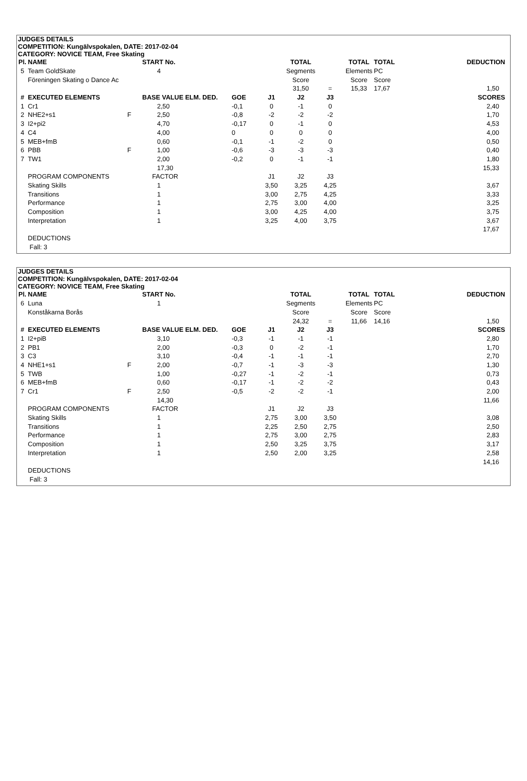JUDGES DETAILS
COMPETITION: Kungälvspokalen, DATE: 2017-02-04
CATEGORY: NOVICE TEAM, Free Skating
| Pl. | NAME | | START No. | | | TOTAL | | TOTAL | TOTAL | DEDUCTION |
| --- | --- | --- | --- | --- | --- | --- | --- | --- | --- | --- |
| 5 | Team GoldSkate | | 4 | | | Segments | | Elements | PC | |
| | Föreningen Skating o Dance Ac | | | | | Score | | Score | Score | |
| | | | | | | 31,50 | = | 15,33 | 17,67 | 1,50 |
| # | EXECUTED ELEMENTS | | BASE VALUE ELM. DED. | GOE | J1 | J2 | J3 | | | SCORES |
| 1 | Cr1 | | 2,50 | -0,1 | 0 | -1 | 0 | | | 2,40 |
| 2 | NHE2+s1 | F | 2,50 | -0,8 | -2 | -2 | -2 | | | 1,70 |
| 3 | I2+pi2 | | 4,70 | -0,17 | 0 | -1 | 0 | | | 4,53 |
| 4 | C4 | | 4,00 | 0 | 0 | 0 | 0 | | | 4,00 |
| 5 | MEB+fmB | | 0,60 | -0,1 | -1 | -2 | 0 | | | 0,50 |
| 6 | PBB | F | 1,00 | -0,6 | -3 | -3 | -3 | | | 0,40 |
| 7 | TW1 | | 2,00 | -0,2 | 0 | -1 | -1 | | | 1,80 |
| | | | 17,30 | | | | | | | 15,33 |
| | PROGRAM COMPONENTS | | FACTOR | | J1 | J2 | J3 | | | |
| | Skating Skills | | 1 | | 3,50 | 3,25 | 4,25 | | | 3,67 |
| | Transitions | | 1 | | 3,00 | 2,75 | 4,25 | | | 3,33 |
| | Performance | | 1 | | 2,75 | 3,00 | 4,00 | | | 3,25 |
| | Composition | | 1 | | 3,00 | 4,25 | 4,00 | | | 3,75 |
| | Interpretation | | 1 | | 3,25 | 4,00 | 3,75 | | | 3,67 |
| | | | | | | | | | | 17,67 |
| | DEDUCTIONS | | | | | | | | | |
| | Fall: 3 | | | | | | | | | |
JUDGES DETAILS
COMPETITION: Kungälvspokalen, DATE: 2017-02-04
CATEGORY: NOVICE TEAM, Free Skating
| Pl. | NAME | | START No. | | | TOTAL | | TOTAL | TOTAL | DEDUCTION |
| --- | --- | --- | --- | --- | --- | --- | --- | --- | --- | --- |
| 6 | Luna | | 1 | | | Segments | | Elements | PC | |
| | Konståkarna Borås | | | | | Score | | Score | Score | |
| | | | | | | 24,32 | = | 11,66 | 14,16 | 1,50 |
| # | EXECUTED ELEMENTS | | BASE VALUE ELM. DED. | GOE | J1 | J2 | J3 | | | SCORES |
| 1 | I2+piB | | 3,10 | -0,3 | -1 | -1 | -1 | | | 2,80 |
| 2 | PB1 | | 2,00 | -0,3 | 0 | -2 | -1 | | | 1,70 |
| 3 | C3 | | 3,10 | -0,4 | -1 | -1 | -1 | | | 2,70 |
| 4 | NHE1+s1 | F | 2,00 | -0,7 | -1 | -3 | -3 | | | 1,30 |
| 5 | TWB | | 1,00 | -0,27 | -1 | -2 | -1 | | | 0,73 |
| 6 | MEB+fmB | | 0,60 | -0,17 | -1 | -2 | -2 | | | 0,43 |
| 7 | Cr1 | F | 2,50 | -0,5 | -2 | -2 | -1 | | | 2,00 |
| | | | 14,30 | | | | | | | 11,66 |
| | PROGRAM COMPONENTS | | FACTOR | | J1 | J2 | J3 | | | |
| | Skating Skills | | 1 | | 2,75 | 3,00 | 3,50 | | | 3,08 |
| | Transitions | | 1 | | 2,25 | 2,50 | 2,75 | | | 2,50 |
| | Performance | | 1 | | 2,75 | 3,00 | 2,75 | | | 2,83 |
| | Composition | | 1 | | 2,50 | 3,25 | 3,75 | | | 3,17 |
| | Interpretation | | 1 | | 2,50 | 2,00 | 3,25 | | | 2,58 |
| | | | | | | | | | | 14,16 |
| | DEDUCTIONS | | | | | | | | | |
| | Fall: 3 | | | | | | | | | |